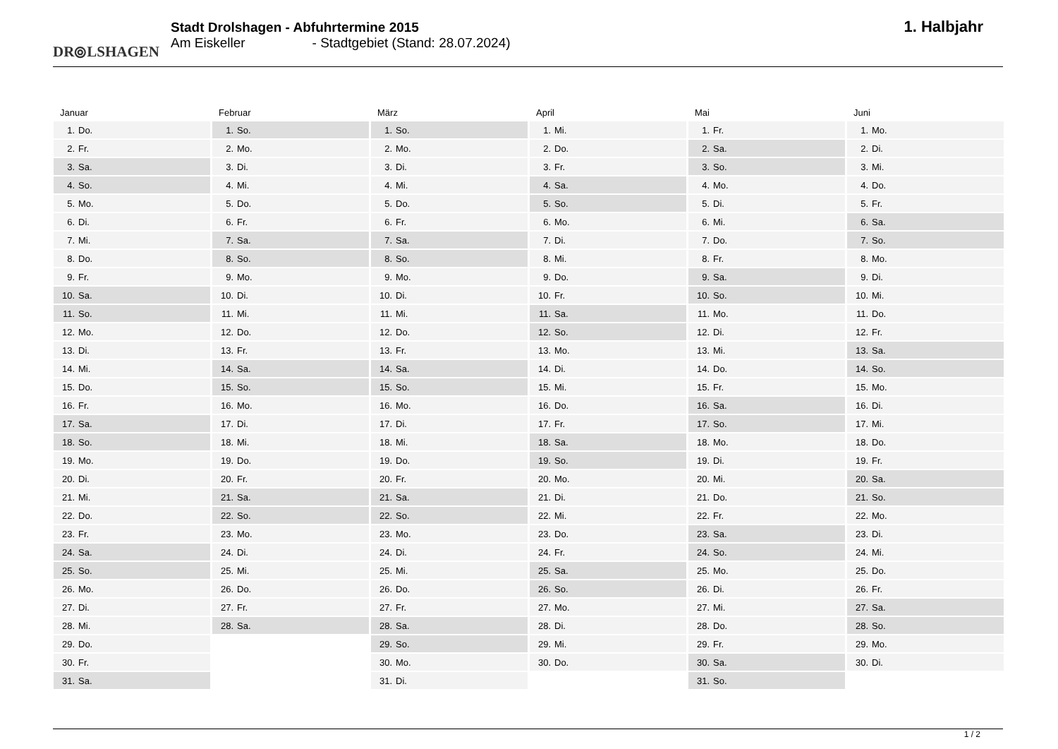DR⦾LSHAGEN
Stadt Drolshagen - Abfuhrtermine 2015
Am Eiskeller - Stadtgebiet (Stand: 28.07.2024)
1. Halbjahr
Januar
| 1. | Do. |
| 2. | Fr. |
| 3. | Sa. |
| 4. | So. |
| 5. | Mo. |
| 6. | Di. |
| 7. | Mi. |
| 8. | Do. |
| 9. | Fr. |
| 10. | Sa. |
| 11. | So. |
| 12. | Mo. |
| 13. | Di. |
| 14. | Mi. |
| 15. | Do. |
| 16. | Fr. |
| 17. | Sa. |
| 18. | So. |
| 19. | Mo. |
| 20. | Di. |
| 21. | Mi. |
| 22. | Do. |
| 23. | Fr. |
| 24. | Sa. |
| 25. | So. |
| 26. | Mo. |
| 27. | Di. |
| 28. | Mi. |
| 29. | Do. |
| 30. | Fr. |
| 31. | Sa. |
Februar
| 1. | So. |
| 2. | Mo. |
| 3. | Di. |
| 4. | Mi. |
| 5. | Do. |
| 6. | Fr. |
| 7. | Sa. |
| 8. | So. |
| 9. | Mo. |
| 10. | Di. |
| 11. | Mi. |
| 12. | Do. |
| 13. | Fr. |
| 14. | Sa. |
| 15. | So. |
| 16. | Mo. |
| 17. | Di. |
| 18. | Mi. |
| 19. | Do. |
| 20. | Fr. |
| 21. | Sa. |
| 22. | So. |
| 23. | Mo. |
| 24. | Di. |
| 25. | Mi. |
| 26. | Do. |
| 27. | Fr. |
| 28. | Sa. |
März
| 1. | So. |
| 2. | Mo. |
| 3. | Di. |
| 4. | Mi. |
| 5. | Do. |
| 6. | Fr. |
| 7. | Sa. |
| 8. | So. |
| 9. | Mo. |
| 10. | Di. |
| 11. | Mi. |
| 12. | Do. |
| 13. | Fr. |
| 14. | Sa. |
| 15. | So. |
| 16. | Mo. |
| 17. | Di. |
| 18. | Mi. |
| 19. | Do. |
| 20. | Fr. |
| 21. | Sa. |
| 22. | So. |
| 23. | Mo. |
| 24. | Di. |
| 25. | Mi. |
| 26. | Do. |
| 27. | Fr. |
| 28. | Sa. |
| 29. | So. |
| 30. | Mo. |
| 31. | Di. |
April
| 1. | Mi. |
| 2. | Do. |
| 3. | Fr. |
| 4. | Sa. |
| 5. | So. |
| 6. | Mo. |
| 7. | Di. |
| 8. | Mi. |
| 9. | Do. |
| 10. | Fr. |
| 11. | Sa. |
| 12. | So. |
| 13. | Mo. |
| 14. | Di. |
| 15. | Mi. |
| 16. | Do. |
| 17. | Fr. |
| 18. | Sa. |
| 19. | So. |
| 20. | Mo. |
| 21. | Di. |
| 22. | Mi. |
| 23. | Do. |
| 24. | Fr. |
| 25. | Sa. |
| 26. | So. |
| 27. | Mo. |
| 28. | Di. |
| 29. | Mi. |
| 30. | Do. |
Mai
| 1. | Fr. |
| 2. | Sa. |
| 3. | So. |
| 4. | Mo. |
| 5. | Di. |
| 6. | Mi. |
| 7. | Do. |
| 8. | Fr. |
| 9. | Sa. |
| 10. | So. |
| 11. | Mo. |
| 12. | Di. |
| 13. | Mi. |
| 14. | Do. |
| 15. | Fr. |
| 16. | Sa. |
| 17. | So. |
| 18. | Mo. |
| 19. | Di. |
| 20. | Mi. |
| 21. | Do. |
| 22. | Fr. |
| 23. | Sa. |
| 24. | So. |
| 25. | Mo. |
| 26. | Di. |
| 27. | Mi. |
| 28. | Do. |
| 29. | Fr. |
| 30. | Sa. |
| 31. | So. |
Juni
| 1. | Mo. |
| 2. | Di. |
| 3. | Mi. |
| 4. | Do. |
| 5. | Fr. |
| 6. | Sa. |
| 7. | So. |
| 8. | Mo. |
| 9. | Di. |
| 10. | Mi. |
| 11. | Do. |
| 12. | Fr. |
| 13. | Sa. |
| 14. | So. |
| 15. | Mo. |
| 16. | Di. |
| 17. | Mi. |
| 18. | Do. |
| 19. | Fr. |
| 20. | Sa. |
| 21. | So. |
| 22. | Mo. |
| 23. | Di. |
| 24. | Mi. |
| 25. | Do. |
| 26. | Fr. |
| 27. | Sa. |
| 28. | So. |
| 29. | Mo. |
| 30. | Di. |
1 / 2